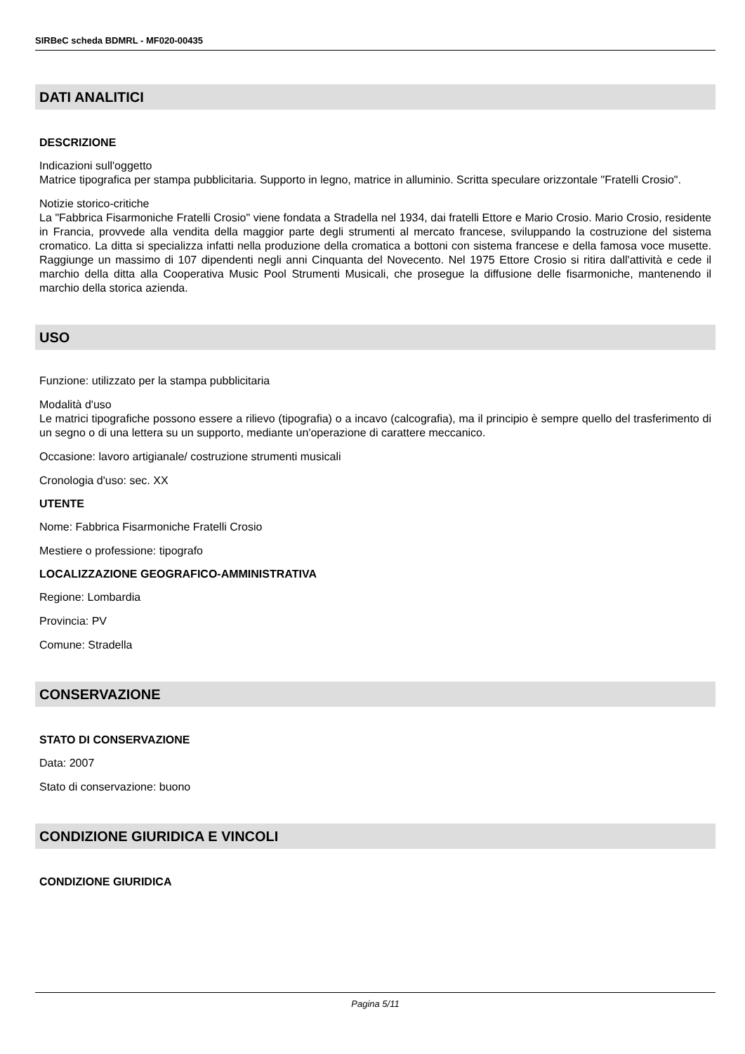SIRBeC scheda BDMRL - MF020-00435
DATI ANALITICI
DESCRIZIONE
Indicazioni sull'oggetto
Matrice tipografica per stampa pubblicitaria. Supporto in legno, matrice in alluminio. Scritta speculare orizzontale "Fratelli Crosio".
Notizie storico-critiche
La "Fabbrica Fisarmoniche Fratelli Crosio" viene fondata a Stradella nel 1934, dai fratelli Ettore e Mario Crosio. Mario Crosio, residente in Francia, provvede alla vendita della maggior parte degli strumenti al mercato francese, sviluppando la costruzione del sistema cromatico. La ditta si specializza infatti nella produzione della cromatica a bottoni con sistema francese e della famosa voce musette. Raggiunge un massimo di 107 dipendenti negli anni Cinquanta del Novecento. Nel 1975 Ettore Crosio si ritira dall'attività e cede il marchio della ditta alla Cooperativa Music Pool Strumenti Musicali, che prosegue la diffusione delle fisarmoniche, mantenendo il marchio della storica azienda.
USO
Funzione: utilizzato per la stampa pubblicitaria
Modalità d'uso
Le matrici tipografiche possono essere a rilievo (tipografia) o a incavo (calcografia), ma il principio è sempre quello del trasferimento di un segno o di una lettera su un supporto, mediante un'operazione di carattere meccanico.
Occasione: lavoro artigianale/ costruzione strumenti musicali
Cronologia d'uso: sec. XX
UTENTE
Nome: Fabbrica Fisarmoniche Fratelli Crosio
Mestiere o professione: tipografo
LOCALIZZAZIONE GEOGRAFICO-AMMINISTRATIVA
Regione: Lombardia
Provincia: PV
Comune: Stradella
CONSERVAZIONE
STATO DI CONSERVAZIONE
Data: 2007
Stato di conservazione: buono
CONDIZIONE GIURIDICA E VINCOLI
CONDIZIONE GIURIDICA
Pagina 5/11